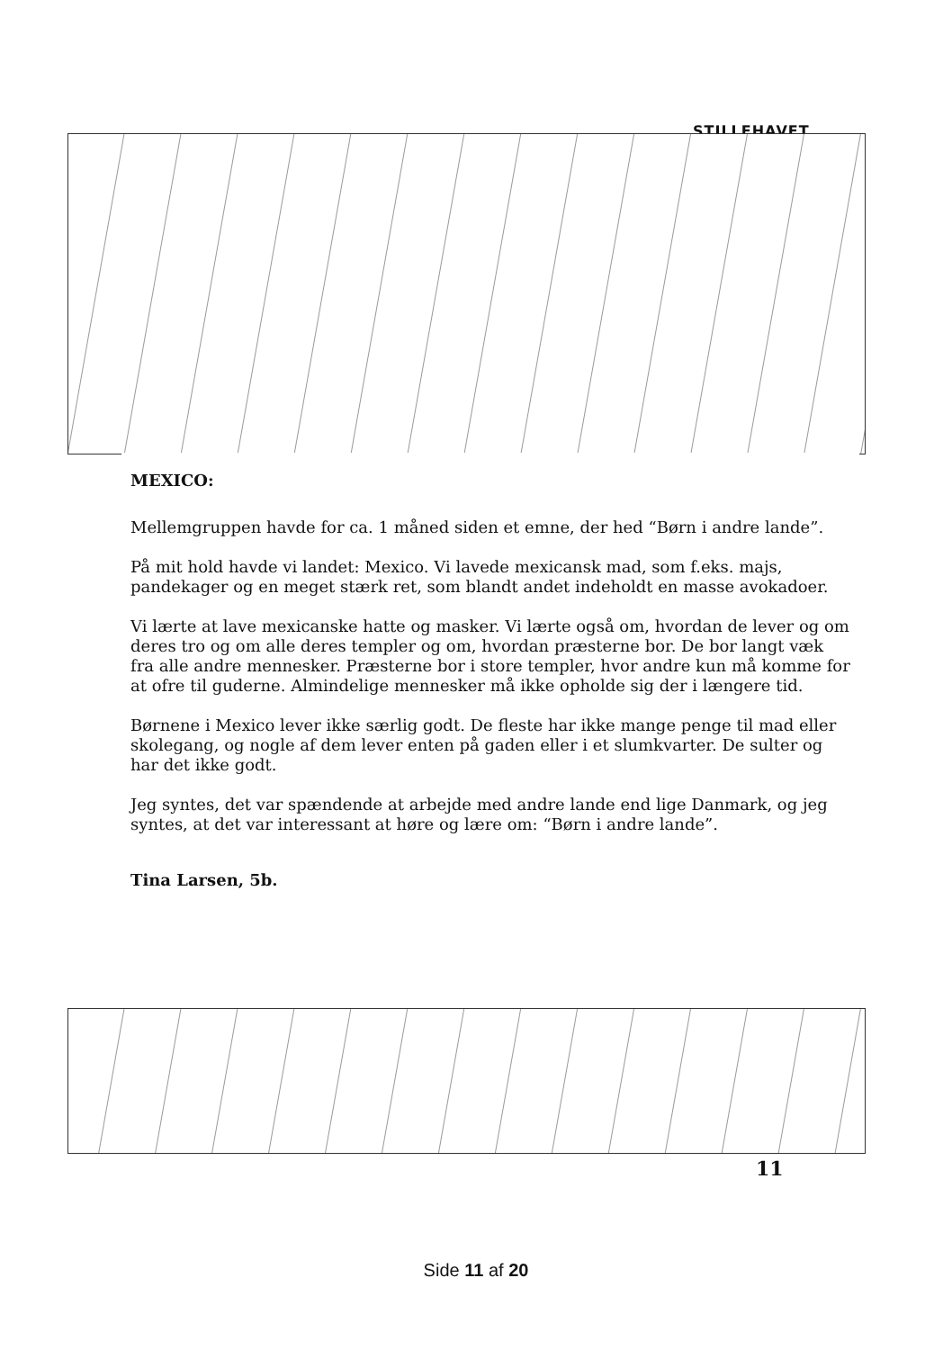STILLEHAVET
MEXICO:
Mellemgruppen havde for ca. 1 måned siden et emne, der hed “Børn i andre lande”.
På mit hold havde vi landet: Mexico. Vi lavede mexicansk mad, som f.eks. majs, pandekager og en meget stærk ret, som blandt andet indeholdt en masse avokadoer.
Vi lærte at lave mexicanske hatte og masker. Vi lærte også om, hvordan de lever og om deres tro og om alle deres templer og om, hvordan præsterne bor. De bor langt væk fra alle andre mennesker. Præsterne bor i store templer, hvor andre kun må komme for at ofre til guderne. Almindelige mennesker må ikke opholde sig der i længere tid.
Børnene i Mexico lever ikke særlig godt. De fleste har ikke mange penge til mad eller skolegang, og nogle af dem lever enten på gaden eller i et slumkvarter. De sulter og har det ikke godt.
Jeg syntes, det var spændende at arbejde med andre lande end lige Danmark, og jeg syntes, at det var interessant at høre og lære om: “Børn i andre lande”.
Tina Larsen, 5b.
11
Side 11 af 20